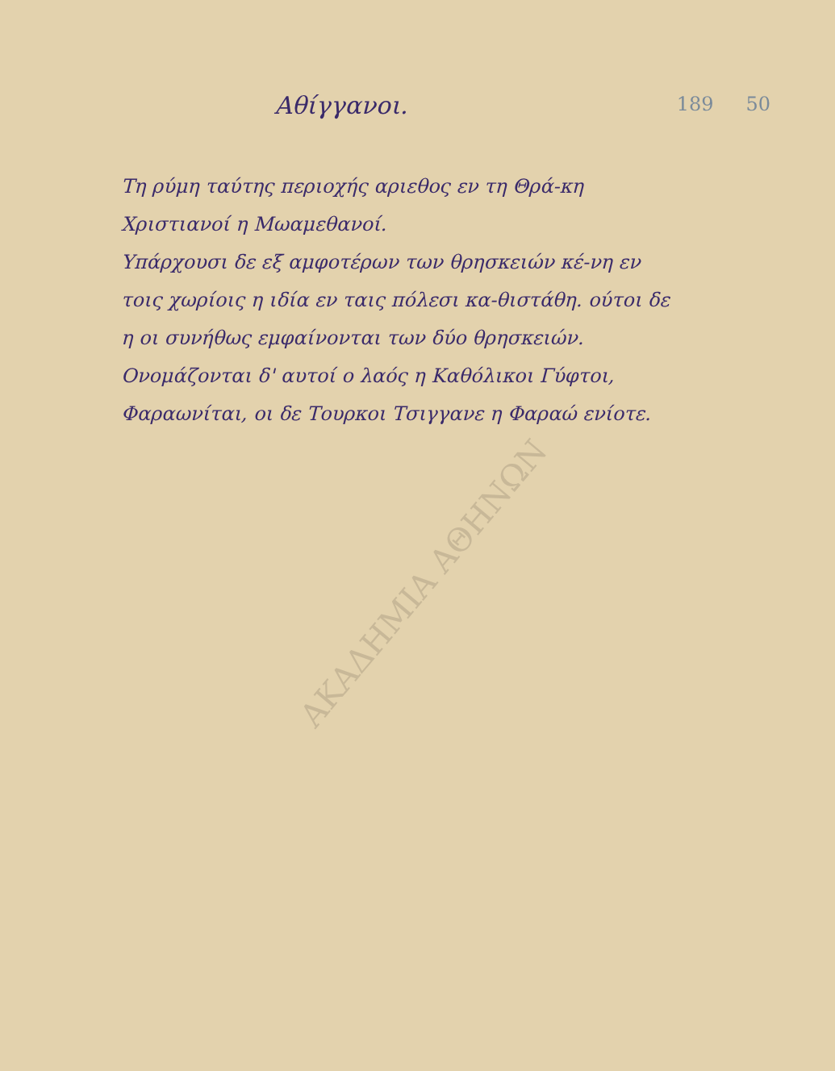189 50
Αθίγγανοι.
Τη ρύμη ταύτης περιοχής αριεθος εν τη Θρά-κη Χριστιανοί η Μωαμεθανοί.
Υπάρχουσι δε εξ αμφοτέρων των θρησκειών κέ-νη εν τοις χωρίοις η ιδία εν ταις πόλεσι κα-θιστάθη. ούτοι δε η οι συνήθως εμφαίνονται των δύο θρησκειών.
Ονομάζονται δ' αυτοί ο λαός η Καθόλικοι Γύφτοι, Φαραωνίται, οι δε Τουρκοι Τσιγγανε η Φαραώ ενίοτε.
ΑΚΑΔΗΜΙΑ ΑΘΗΝΩΝ